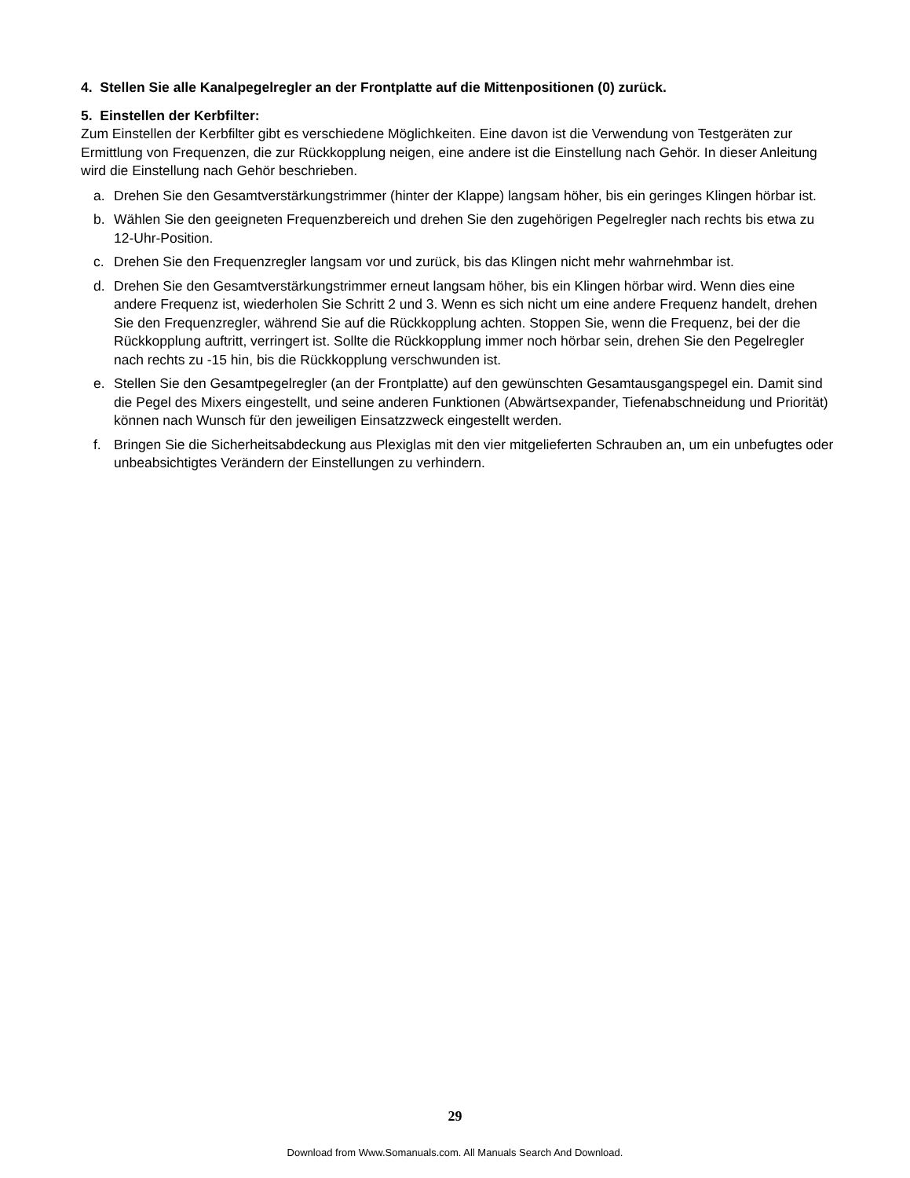4. Stellen Sie alle Kanalpegelregler an der Frontplatte auf die Mittenpositionen (0) zurück.
5. Einstellen der Kerbfilter:
Zum Einstellen der Kerbfilter gibt es verschiedene Möglichkeiten. Eine davon ist die Verwendung von Testgeräten zur Ermittlung von Frequenzen, die zur Rückkopplung neigen, eine andere ist die Einstellung nach Gehör. In dieser Anleitung wird die Einstellung nach Gehör beschrieben.
a. Drehen Sie den Gesamtverstärkungstrimmer (hinter der Klappe) langsam höher, bis ein geringes Klingen hörbar ist.
b. Wählen Sie den geeigneten Frequenzbereich und drehen Sie den zugehörigen Pegelregler nach rechts bis etwa zu 12-Uhr-Position.
c. Drehen Sie den Frequenzregler langsam vor und zurück, bis das Klingen nicht mehr wahrnehmbar ist.
d. Drehen Sie den Gesamtverstärkungstrimmer erneut langsam höher, bis ein Klingen hörbar wird. Wenn dies eine andere Frequenz ist, wiederholen Sie Schritt 2 und 3. Wenn es sich nicht um eine andere Frequenz handelt, drehen Sie den Frequenzregler, während Sie auf die Rückkopplung achten. Stoppen Sie, wenn die Frequenz, bei der die Rückkopplung auftritt, verringert ist. Sollte die Rückkopplung immer noch hörbar sein, drehen Sie den Pegelregler nach rechts zu -15 hin, bis die Rückkopplung verschwunden ist.
e. Stellen Sie den Gesamtpegelregler (an der Frontplatte) auf den gewünschten Gesamtausgangspegel ein. Damit sind die Pegel des Mixers eingestellt, und seine anderen Funktionen (Abwärtsexpander, Tiefenabschneidung und Priorität) können nach Wunsch für den jeweiligen Einsatzzweck eingestellt werden.
f. Bringen Sie die Sicherheitsabdeckung aus Plexiglas mit den vier mitgelieferten Schrauben an, um ein unbefugtes oder unbeabsichtigtes Verändern der Einstellungen zu verhindern.
29
Download from Www.Somanuals.com. All Manuals Search And Download.